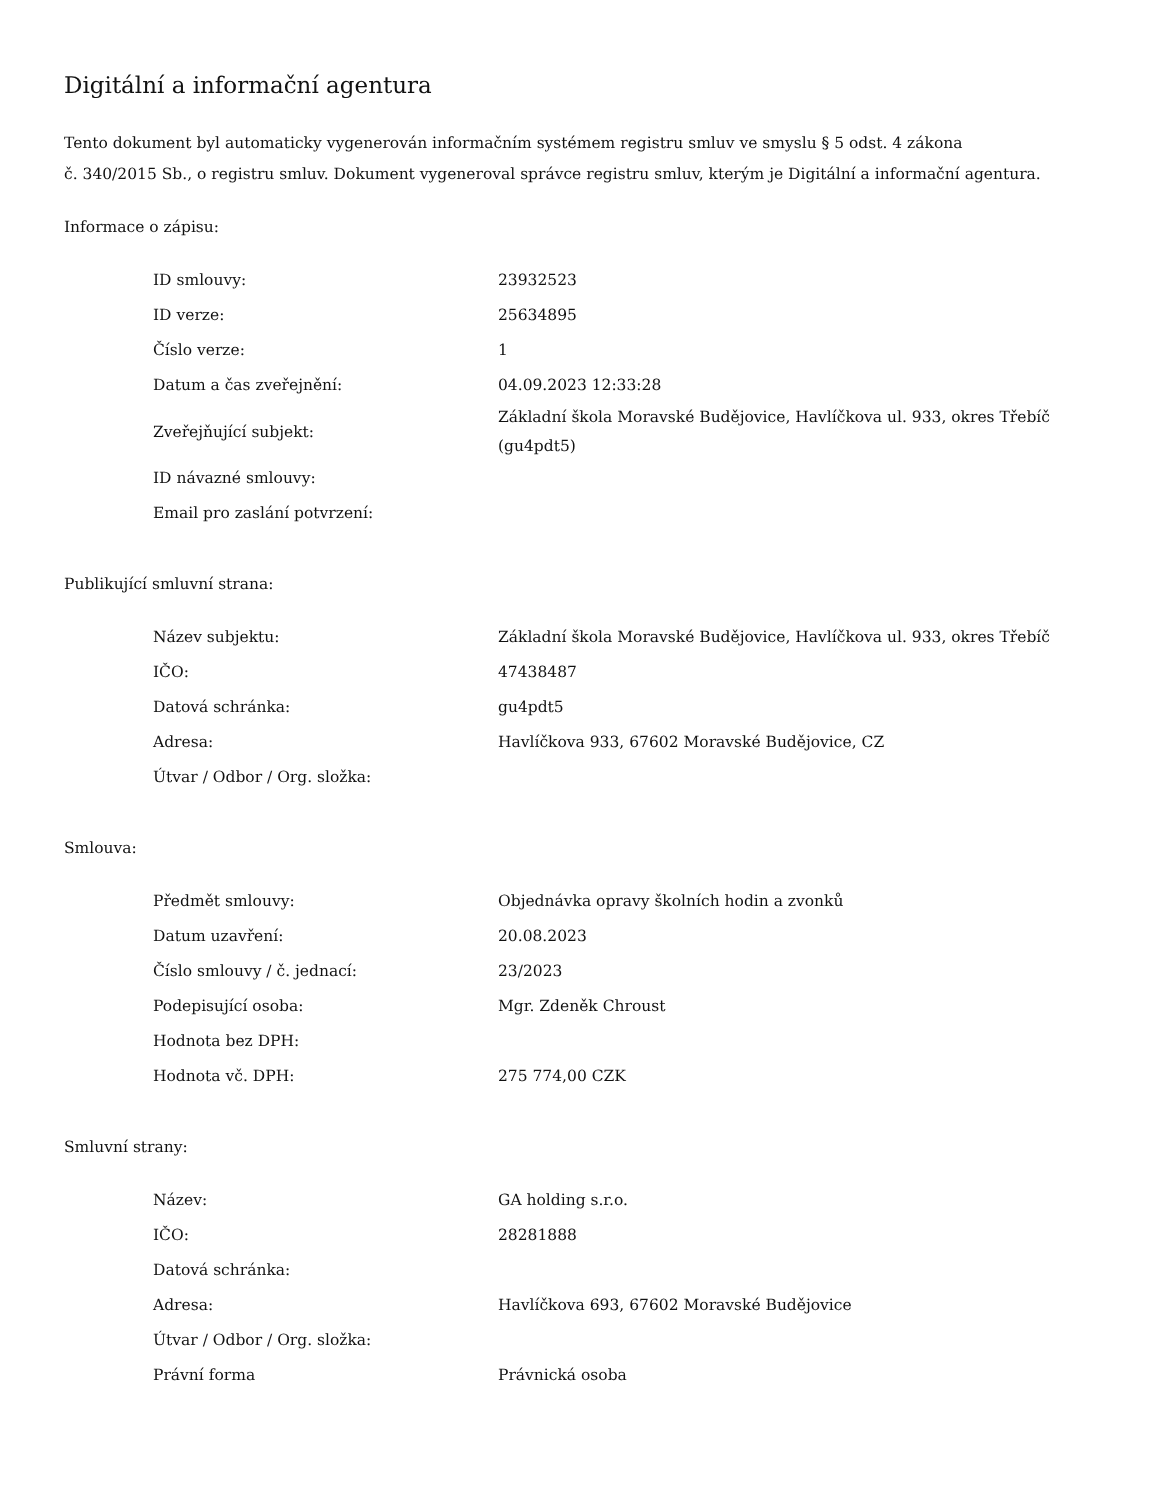Digitální a informační agentura
Tento dokument byl automaticky vygenerován informačním systémem registru smluv ve smyslu § 5 odst. 4 zákona
č. 340/2015 Sb., o registru smluv. Dokument vygeneroval správce registru smluv, kterým je Digitální a informační agentura.
Informace o zápisu:
| ID smlouvy: | 23932523 |
| ID verze: | 25634895 |
| Číslo verze: | 1 |
| Datum a čas zveřejnění: | 04.09.2023 12:33:28 |
| Zveřejňující subjekt: | Základní škola Moravské Budějovice, Havlíčkova ul. 933, okres Třebíč (gu4pdt5) |
| ID návazné smlouvy: | |
| Email pro zaslání potvrzení: | |
Publikující smluvní strana:
| Název subjektu: | Základní škola Moravské Budějovice, Havlíčkova ul. 933, okres Třebíč |
| IČO: | 47438487 |
| Datová schránka: | gu4pdt5 |
| Adresa: | Havlíčkova 933, 67602 Moravské Budějovice, CZ |
| Útvar / Odbor / Org. složka: | |
Smlouva:
| Předmět smlouvy: | Objednávka opravy školních hodin a zvonků |
| Datum uzavření: | 20.08.2023 |
| Číslo smlouvy / č. jednací: | 23/2023 |
| Podepisující osoba: | Mgr. Zdeněk Chroust |
| Hodnota bez DPH: | |
| Hodnota vč. DPH: | 275 774,00 CZK |
Smluvní strany:
| Název: | GA holding s.r.o. |
| IČO: | 28281888 |
| Datová schránka: | |
| Adresa: | Havlíčkova 693, 67602 Moravské Budějovice |
| Útvar / Odbor / Org. složka: | |
| Právní forma | Právnická osoba |